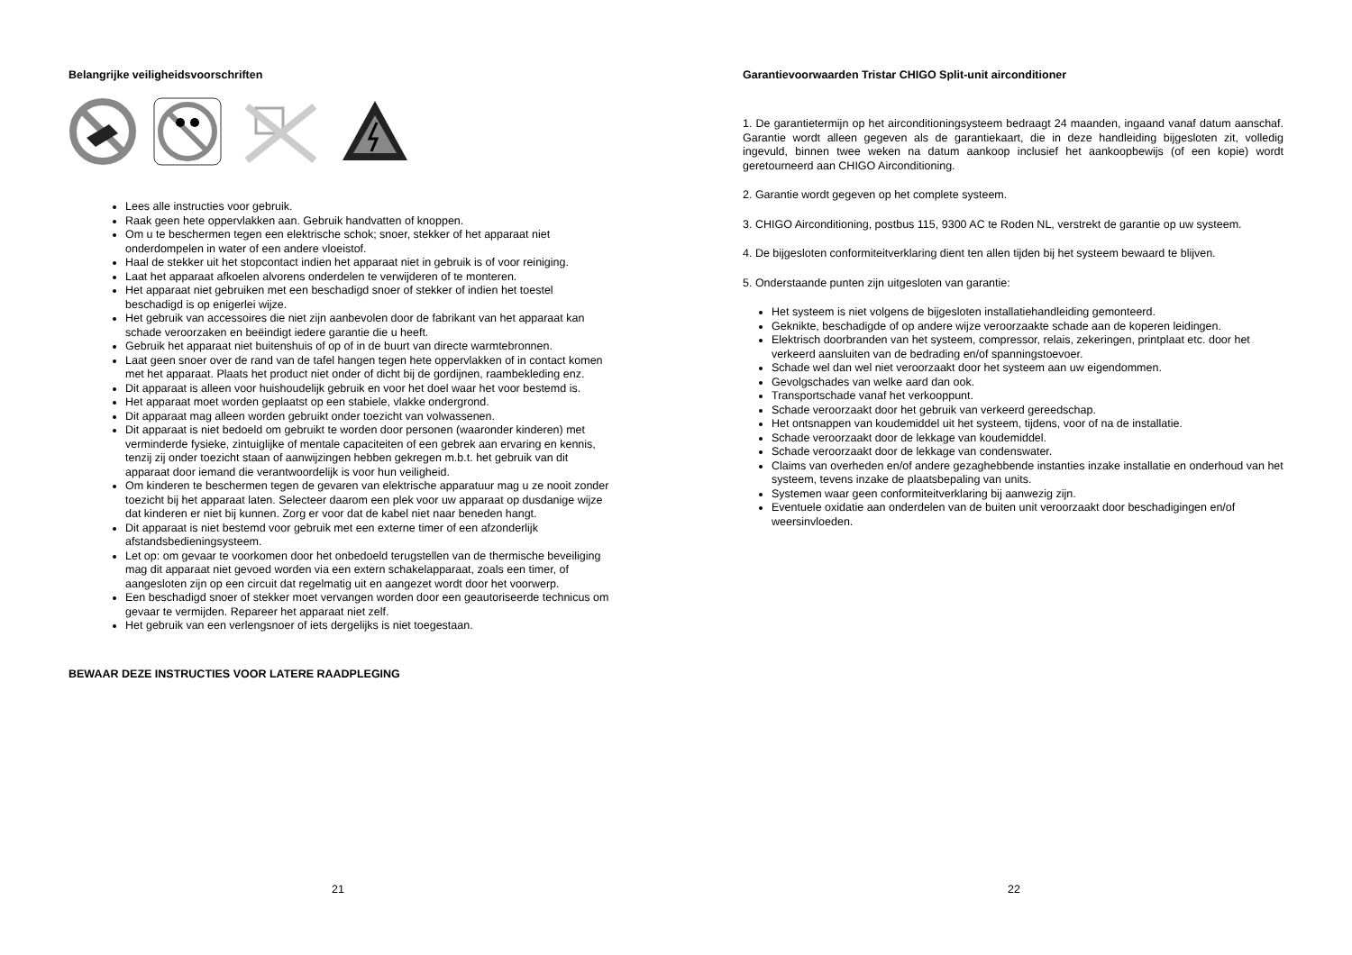Belangrijke veiligheidsvoorschriften
Lees alle instructies voor gebruik.
Raak geen hete oppervlakken aan. Gebruik handvatten of knoppen.
Om u te beschermen tegen een elektrische schok; snoer, stekker of het apparaat niet onderdompelen in water of een andere vloeistof.
Haal de stekker uit het stopcontact indien het apparaat niet in gebruik is of voor reiniging.
Laat het apparaat afkoelen alvorens onderdelen te verwijderen of te monteren.
Het apparaat niet gebruiken met een beschadigd snoer of stekker of indien het toestel beschadigd is op enigerlei wijze.
Het gebruik van accessoires die niet zijn aanbevolen door de fabrikant van het apparaat kan schade veroorzaken en beëindigt iedere garantie die u heeft.
Gebruik het apparaat niet buitenshuis of op of in de buurt van directe warmtebronnen.
Laat geen snoer over de rand van de tafel hangen tegen hete oppervlakken of in contact komen met het apparaat. Plaats het product niet onder of dicht bij de gordijnen, raambekleding enz.
Dit apparaat is alleen voor huishoudelijk gebruik en voor het doel waar het voor bestemd is.
Het apparaat moet worden geplaatst op een stabiele, vlakke ondergrond.
Dit apparaat mag alleen worden gebruikt onder toezicht van volwassenen.
Dit apparaat is niet bedoeld om gebruikt te worden door personen (waaronder kinderen) met verminderde fysieke, zintuiglijke of mentale capaciteiten of een gebrek aan ervaring en kennis, tenzij zij onder toezicht staan of aanwijzingen hebben gekregen m.b.t. het gebruik van dit apparaat door iemand die verantwoordelijk is voor hun veiligheid.
Om kinderen te beschermen tegen de gevaren van elektrische apparatuur mag u ze nooit zonder toezicht bij het apparaat laten. Selecteer daarom een plek voor uw apparaat op dusdanige wijze dat kinderen er niet bij kunnen. Zorg er voor dat de kabel niet naar beneden hangt.
Dit apparaat is niet bestemd voor gebruik met een externe timer of een afzonderlijk afstandsbedieningsysteem.
Let op: om gevaar te voorkomen door het onbedoeld terugstellen van de thermische beveiliging mag dit apparaat niet gevoed worden via een extern schakelapparaat, zoals een timer, of aangesloten zijn op een circuit dat regelmatig uit en aangezet wordt door het voorwerp.
Een beschadigd snoer of stekker moet vervangen worden door een geautoriseerde technicus om gevaar te vermijden. Repareer het apparaat niet zelf.
Het gebruik van een verlengsnoer of iets dergelijks is niet toegestaan.
BEWAAR DEZE INSTRUCTIES VOOR LATERE RAADPLEGING
21
Garantievoorwaarden Tristar CHIGO Split-unit airconditioner
1. De garantietermijn op het airconditioningsysteem bedraagt 24 maanden, ingaand vanaf datum aanschaf. Garantie wordt alleen gegeven als de garantiekaart, die in deze handleiding bijgesloten zit, volledig ingevuld, binnen twee weken na datum aankoop inclusief het aankoopbewijs (of een kopie) wordt geretourneerd aan CHIGO Airconditioning.
2. Garantie wordt gegeven op het complete systeem.
3. CHIGO Airconditioning, postbus 115, 9300 AC te Roden NL, verstrekt de garantie op uw systeem.
4. De bijgesloten conformiteitverklaring dient ten allen tijden bij het systeem bewaard te blijven.
5. Onderstaande punten zijn uitgesloten van garantie:
Het systeem is niet volgens de bijgesloten installatiehandleiding gemonteerd.
Geknikte, beschadigde of op andere wijze veroorzaakte schade aan de koperen leidingen.
Elektrisch doorbranden van het systeem, compressor, relais, zekeringen, printplaat etc. door het verkeerd aansluiten van de bedrading en/of spanningstoevoer.
Schade wel dan wel niet veroorzaakt door het systeem aan uw eigendommen.
Gevolgschades van welke aard dan ook.
Transportschade vanaf het verkooppunt.
Schade veroorzaakt door het gebruik van verkeerd gereedschap.
Het ontsnappen van koudemiddel uit het systeem, tijdens, voor of na de installatie.
Schade veroorzaakt door de lekkage van koudemiddel.
Schade veroorzaakt door de lekkage van condenswater.
Claims van overheden en/of andere gezaghebbende instanties inzake installatie en onderhoud van het systeem, tevens inzake de plaatsbepaling van units.
Systemen waar geen conformiteitverklaring bij aanwezig zijn.
Eventuele oxidatie aan onderdelen van de buiten unit veroorzaakt door beschadigingen en/of weersinvloeden.
22